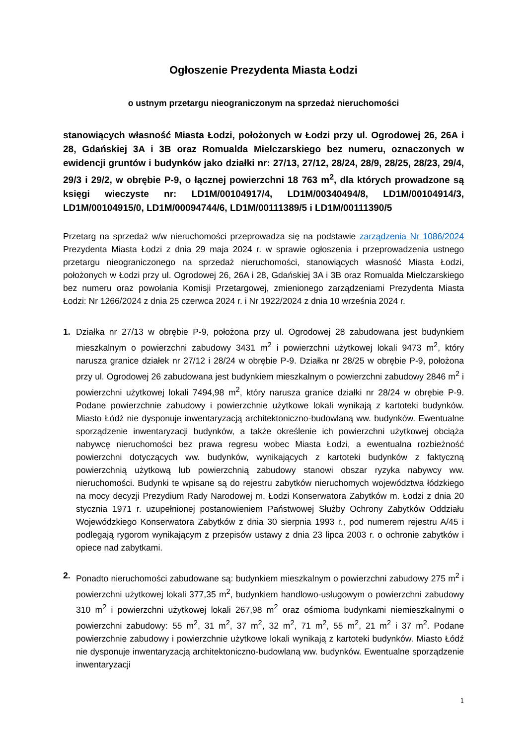Ogłoszenie Prezydenta Miasta Łodzi
o ustnym przetargu nieograniczonym na sprzedaż nieruchomości
stanowiących własność Miasta Łodzi, położonych w Łodzi przy ul. Ogrodowej 26, 26A i 28, Gdańskiej 3A i 3B oraz Romualda Mielczarskiego bez numeru, oznaczonych w ewidencji gruntów i budynków jako działki nr: 27/13, 27/12, 28/24, 28/9, 28/25, 28/23, 29/4, 29/3 i 29/2, w obrębie P-9, o łącznej powierzchni 18 763 m<sup>2</sup>, dla których prowadzone są księgi wieczyste nr: LD1M/00104917/4, LD1M/00340494/8, LD1M/00104914/3, LD1M/00104915/0, LD1M/00094744/6, LD1M/00111389/5 i LD1M/00111390/5
Przetarg na sprzedaż w/w nieruchomości przeprowadza się na podstawie zarządzenia Nr 1086/2024 Prezydenta Miasta Łodzi z dnia 29 maja 2024 r. w sprawie ogłoszenia i przeprowadzenia ustnego przetargu nieograniczonego na sprzedaż nieruchomości, stanowiących własność Miasta Łodzi, położonych w Łodzi przy ul. Ogrodowej 26, 26A i 28, Gdańskiej 3A i 3B oraz Romualda Mielczarskiego bez numeru oraz powołania Komisji Przetargowej, zmienionego zarządzeniami Prezydenta Miasta Łodzi: Nr 1266/2024 z dnia 25 czerwca 2024 r. i Nr 1922/2024 z dnia 10 września 2024 r.
1. Działka nr 27/13 w obrębie P-9, położona przy ul. Ogrodowej 28 zabudowana jest budynkiem mieszkalnym o powierzchni zabudowy 3431 m<sup>2</sup> i powierzchni użytkowej lokali 9473 m<sup>2</sup>, który narusza granice działek nr 27/12 i 28/24 w obrębie P-9. Działka nr 28/25 w obrębie P-9, położona przy ul. Ogrodowej 26 zabudowana jest budynkiem mieszkalnym o powierzchni zabudowy 2846 m<sup>2</sup> i powierzchni użytkowej lokali 7494,98 m<sup>2</sup>, który narusza granice działki nr 28/24 w obrębie P-9. Podane powierzchnie zabudowy i powierzchnie użytkowe lokali wynikają z kartoteki budynków. Miasto Łódź nie dysponuje inwentaryzacją architektoniczno-budowlaną ww. budynków. Ewentualne sporządzenie inwentaryzacji budynków, a także określenie ich powierzchni użytkowej obciąża nabywcę nieruchomości bez prawa regresu wobec Miasta Łodzi, a ewentualna rozbieżność powierzchni dotyczących ww. budynków, wynikających z kartoteki budynków z faktyczną powierzchnią użytkową lub powierzchnią zabudowy stanowi obszar ryzyka nabywcy ww. nieruchomości. Budynki te wpisane są do rejestru zabytków nieruchomych województwa łódzkiego na mocy decyzji Prezydium Rady Narodowej m. Łodzi Konserwatora Zabytków m. Łodzi z dnia 20 stycznia 1971 r. uzupełnionej postanowieniem Państwowej Służby Ochrony Zabytków Oddziału Wojewódzkiego Konserwatora Zabytków z dnia 30 sierpnia 1993 r., pod numerem rejestru A/45 i podlegają rygorom wynikającym z przepisów ustawy z dnia 23 lipca 2003 r. o ochronie zabytków i opiece nad zabytkami.
2. Ponadto nieruchomości zabudowane są: budynkiem mieszkalnym o powierzchni zabudowy 275 m<sup>2</sup> i powierzchni użytkowej lokali 377,35 m<sup>2</sup>, budynkiem handlowo-usługowym o powierzchni zabudowy 310 m<sup>2</sup> i powierzchni użytkowej lokali 267,98 m<sup>2</sup> oraz ośmioma budynkami niemieszkalnymi o powierzchni zabudowy: 55 m<sup>2</sup>, 31 m<sup>2</sup>, 37 m<sup>2</sup>, 32 m<sup>2</sup>, 71 m<sup>2</sup>, 55 m<sup>2</sup>, 21 m<sup>2</sup> i 37 m<sup>2</sup>. Podane powierzchnie zabudowy i powierzchnie użytkowe lokali wynikają z kartoteki budynków. Miasto Łódź nie dysponuje inwentaryzacją architektoniczno-budowlaną ww. budynków. Ewentualne sporządzenie inwentaryzacji
1